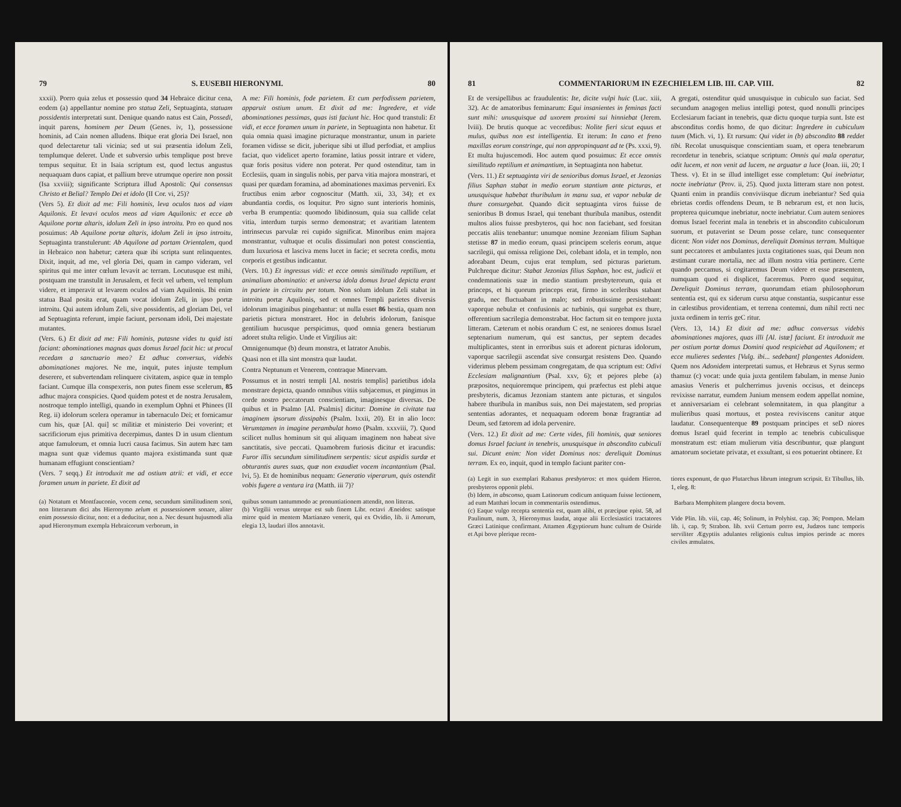79 S. EUSEBII HIERONYMI. 80
xxxii). Porro quia zelus et possessio quod 34 Hebraice dicitur cena, eodem (a) appellantur nomine pro statua Zeli, Septuaginta, statuam possidentis interpretati sunt. Denique quando natus est Cain, Possedi, inquit parens, hominem per Deum (Genes. iv, 1), possessione hominis, ad Cain nomen alludens. Ibique erat gloria Dei Israel, non quod delectaretur tali vicinia; sed ut sui præsentia idolum Zeli, templumque deleret. Unde et subversio urbis templique post breve tempus sequitur. Et in Isaia scriptum est, quod lectus angustus nequaquam duos capiat, et pallium breve utrumque operire non possit (Isa xxviii); significante Scriptura illud Apostoli: Qui consensus Christo et Belial? Templo Dei et idolo (II Cor. vi, 25)?
(Vers 5). Et dixit ad me: Fili hominis, leva oculos tuos ad viam Aquilonis. Et levavi oculos meos ad viam Aquilonis: et ecce ab Aquilone portæ altaris, idolum Zeli in ipso introitu. Pro eo quod nos posuimus: Ab Aquilone portæ altaris, idolum Zeli in ipso introitu, Septuaginta transtulerunt: Ab Aquilone ad portam Orientalem, quod in Hebraico non habetur; cætera quæ ibi scripta sunt relinquentes. Dixit, inquit, ad me, vel gloria Dei, quam in campo videram, vel spiritus qui me inter cœlum levavit ac terram. Locutusque est mihi, postquam me transtulit in Jerusalem, et fecit vel urbem, vel templum videre, et imperavit ut levarem oculos ad viam Aquilonis. Ibi enim statua Baal posita erat, quam vocat idolum Zeli, in ipso portæ introitu. Qui autem idolum Zeli, sive possidentis, ad gloriam Dei, vel ad Septuaginta referunt, impie faciunt, personam idoli, Dei majestate mutantes.
(Vers. 6.) Et dixit ad me: Fili hominis, putasne vides tu quid isti faciant: abominationes magnas quas domus Israel facit hic: ut procul recedam a sanctuario meo? Et adhuc conversus, videbis abominationes majores. Ne me, inquit, putes injuste templum deserere, et subvertendam relinquere civitatem, aspice quæ in templo faciant. Cumque illa conspexeris, non putes finem esse scelerum, 85 adhuc majora conspicies. Quod quidem potest et de nostra Jerusalem, nostroque templo intelligi, quando in exemplum Ophni et Phinees (II Reg. ii) idolorum scelera operamur in tabernaculo Dei; et fornicamur cum his, quæ [Al. qui] sc militiæ et ministerio Dei voverint; et sacrificiorum ejus primitiva decerpimus, dantes D in usum clientum atque famulorum, et omnia lucri causa facimus. Sin autem hæc tam magna sunt quæ videmus quanto majora existimanda sunt quæ humanam effugiunt conscientiam?
(Vers. 7 seqq.) Et introduxit me ad ostium atrii: et vidi, et ecce foramen unum in pariete. Et dixit ad
A me: Fili hominis, fode parietem. Et cum perfodissem parietem, apparuit ostium unum. Et dixit ad me: Ingredere, et vide abominationes pessimas, quas isti faciunt hic. Hoc quod transtuli: Et vidi, et ecce foramen unum in pariete, in Septuaginta non habetur. Et quia omnia quasi imagine picturaque monstrantur, unum in pariete foramen vidisse se dicit, juberique sibi ut illud perfodiat, et amplius faciat, quo videlicet aperto foramine, latius possit intrare et videre, quæ foris positus videre non poterat. Per quod ostenditur, tam in Ecclesiis, quam in singulis nobis, per parva vitia majora monstrari, et quasi per quædam foramina, ad abominationes maximas perveniri. Ex fructibus enim arbor cognoscitur (Matth. xii, 33, 34); et ex abundantia cordis, os loquitur. Pro signo sunt interioris hominis, verba B erumpentia: quomodo libidinosum, quia sua callide celat vitia, interdum turpis sermo demonstrat; et avaritiam latentem intrinsecus parvulæ rei cupido significat. Minoribus enim majora monstrantur, vultuque et oculis dissimulari non potest conscientia, dum luxuriosa et lasciva mens lucet in facie; et secreta cordis, motu corporis et gestibus indicantur.
(Vers. 10.) Et ingressus vidi: et ecce omnis similitudo reptilium, et animalium abominatio: et universa idola domus Israel depicta erant in pariete in circuitu per totum. Non solum idolum Zeli stabat in introitu portæ Aquilonis, sed et omnes Templi parietes diversis idolorum imaginibus pingebantur: ut nulla esset 86 bestia, quam non parietis pictura monstraret. Hoc in delubris idolorum, fanisque gentilium hucusque perspicimus, quod omnia genera bestiarum adoret stulta religio. Unde et Virgilius ait:
Omnigenumque (b) deum monstra, et latrator Anubis.
Quasi non et illa sint monstra quæ laudat.
Contra Neptunum et Venerem, contraque Minervam.
Possumus et in nostri templi [Al. nostris templis] parietibus idola monstrare depicta, quando omnibus vitiis subjacemus, et pingimus in corde nostro peccatorum conscientiam, imaginesque diversas. De quibus et in Psalmo [Al. Psalmis] dicitur: Domine in civitate tua imaginem ipsorum dissipabis (Psalm. lxxii, 20). Et in alio loco: Verumtamen in imagine perambulat homo (Psalm. xxxviii, 7). Quod scilicet nullus hominum sit qui aliquam imaginem non habeat sive sanctitatis, sive peccati. Quamobrem furiosis dicitur et iracundis: Furor illis secundum similitudinem serpentis: sicut aspidis surdæ et obturantis aures suas, quæ non exaudiet vocem incantantium (Psal. lvi, 5). Et de hominibus nequam: Generatio viperarum, quis ostendit vobis fugere a ventura ira (Matth. iii 7)?
(a) Notatum et Montfauconio, vocem cena, secundum similitudinem soni, non litterarum dici abs Hieronymo zelum et possessionem sonare, aliter enim possessio dicitur, non: et a deducitur, non a. Nec desunt hujusmodi alia apud Hieronymum exempla Hebraicorum verborum, in
quibus sonum tantummodo ac pronuntiationem attendit, non litteras.
(b) Virgilii versus uterque est sub finem Libr. octavi Æneidos: satisque miror quid in mentem Martianæo venerit, qui ex Ovidio, lib. ii Amorum, elegia 13, laudari illos annotavit.
81 COMMENTARIORUM IN EZECHIELEM LIB. III. CAP. VIII. 82
Et de versipellibus ac fraudulentis: Ite, dicite vulpi huic (Luc. xiii, 32). Ac de amatoribus feminarum: Equi insanientes in feminas facti sunt mihi: unusquisque ad uxorem proximi sui hinniebat (Jerem. lviii). De brutis quoque ac vecordibus: Nolite fieri sicut equus et mulus, quibus non est intelligentia. Et iterum: In cano et freno maxillas eorum constringe, qui non appropinquant ad te (Ps. xxxi, 9). Et multa hujuscemodi. Hoc autem quod posuimus: Et ecce omnis similitudo reptilium et animantium, in Septuaginta non habetur.
(Vers. 11.) Et septuaginta viri de senioribus domus Israel, et Jezonias filius Saphan stabat in medio eorum stantium ante picturas, et unusquisque habebat thuribulum in manu sua, et vapor nebulæ de thure consurgebat. Quando dicit septuaginta viros fuisse de senioribus B domus Israel, qui tenebant thuribula manibus, ostendit multos alios fuisse presbyteros, qui hoc non faciebant, sed forsitan peccatis aliis tenebantur: unumque nomine Jezoniam filium Saphan stetisse 87 in medio eorum, quasi principem sceleris eorum, atque sacrilegii, qui omissa religione Dei, colebant idola, et in templo, non adorabant Deum, cujus erat templum, sed picturas parietum. Pulchreque dicitur: Stabat Jezonias filius Saphan, hoc est, judicii et condemnationis suæ in medio stantium presbyterorum, quia et princeps, et hi quorum princeps erat, firmo in sceleribus stabant gradu, nec fluctuabant in malo; sed robustissime persistebant: vaporque nebulæ et confusionis ac turbinis, qui surgebat ex thure, offerentium sacrilegia demonstrabat. Hoc factum sit eo tempore juxta litteram. Cæterum et nobis orandum C est, ne seniores domus Israel septenarium numerum, qui est sanctus, per septem decades multiplicantes, stent in erroribus suis et adorent picturas idolorum, vaporque sacrilegii ascendat sive consurgat resistens Deo. Quando viderimus plebem pessimam congregatam, de qua scriptum est: Odivi Ecclesiam malignantium (Psal. xxv, 6); et pejores plebe (a) præpositos, nequioremque principem, qui præfectus est plebi atque presbyteris, dicamus Jezoniam stantem ante picturas, et singulos habere thuribula in manibus suis, non Dei majestatem, sed proprias sententias adorantes, et nequaquam odorem bonæ fragrantiæ ad Deum, sed fætorem ad idola pervenire.
(Vers. 12.) Et dixit ad me: Certe vides, fili hominis, quæ seniores domus Israel faciunt in tenebris, unusquisque in abscondito cubiculi sui. Dicunt enim: Non videt Dominus nos: dereliquit Dominus terram. Ex eo, inquit, quod in templo faciunt pariter con-
A gregati, ostenditur quid unusquisque in cubiculo suo faciat. Sed secundum anagogen melius intelligi potest, quod nonulli principes Ecclesiarum faciant in tenebris, quæ dictu quoque turpia sunt. Iste est absconditus cordis homo, de quo dicitur: Ingredere in cubiculum tuum (Mich. vi, 1). Et rursum: Qui videt in (b) abscondito 88 reddet tibi. Recolat unusquisque conscientiam suam, et opera tenebrarum recordetur in tenebris, sciatque scriptum: Omnis qui mala operatur, odit lucem, et non venit ad lucem, ne arguatur a luce (Joan. iii, 20; I Thess. v). Et in se illud intelliget esse completum: Qui inebriatur, nocte inebriatur (Prov. ii, 25). Quod juxta litteram stare non potest. Quanti enim in prandiis conviviisque dicrum inebriantur? Sed quia ebrietas cordis offendens Deum, te B nebrarum est, et non lucis, propterea quicumque inebriatur, nocte inebriatur. Cum autem seniores domus Israel fecerint mala in tenebris et in abscondito cubiculorum suorum, et putaverint se Deum posse celare, tunc consequenter dicent: Non videt nos Dominus, dereliquit Dominus terram. Multique sunt peccatores et ambulantes juxta cogitationes suas, qui Deum non æstimant curare mortalia, nec ad illum nostra vitia pertinere. Certe quando peccamus, si cogitaremus Deum videre et esse præsentem, numquam quod ei displicet, faceremus. Porro quod sequitur, Dereliquit Dominus terram, quorumdam etiam philosophorum sententia est, qui ex siderum cursu atque constantia, suspicantur esse in cælestibus providentiam, et terrena contemni, dum nihil recti nec juxta ordinem in terris geC ritur.
(Vers. 13, 14.) Et dixit ad me: adhuc conversus videbis abominationes majores, quas illi [Al. istæ] faciunt. Et introduxit me per ostium portæ domus Domini quod respiciebat ad Aquilonem; et ecce mulieres sedentes [Vulg. ibi... sedebant] plangentes Adonidem. Quem nos Adonidem interpretati sumus, et Hebræus et Syrus sermo thamuz (c) vocat: unde quia juxta gentilem fabulam, in mense Junio amasius Veneris et pulcherrimus juvenis occisus, et deinceps revixisse narratur, eumdem Junium mensem eodem appellat nomine, et anniversariam ei celebrant solemnitatem, in qua plangitur a mulieribus quasi mortuus, et postea reviviscens canitur atque laudatur. Consequenterque 89 postquam principes et seD niores domus Israel quid fecerint in templo ac tenebris cubiculisque monstratum est: etiam mulierum vitia describuntur, quæ plangunt amatorum societate privatæ, et exsultant, si eos potuerint obtinere. Et
(a) Legit in suo exemplari Rabanus presbyteros: et mox quidem Hieron. presbyteros opponit plebi.
(b) Idem, in absconso, quam Latinorum codicum antiquam fuisse lectionem, ad eum Matthæi locum in commentariis ostendimus.
(c) Eaque vulgo recepta sententia est, quam alibi, et præcipue epist. 58, ad Paulinum, num. 3, Hieronymus laudat, atque alii Ecclesiastici tractatores Græci Latinique confirmant. Attamen Ægyptiorum hunc cultum de Osiride et Api bove plerique recen-
tiores exponunt, de quo Plutarchus librum integrum scripsit. Et Tibullus, lib. 1, eleg. 8:
Barbara Memphitem plangere docta bovem.
Vide Plin. lib. viii, cap. 46; Solinum, in Polyhist. cap. 36; Pompon. Melam lib. i, cap. 9; Strabon. lib. xvii Certum porro est, Judæos tunc temporis serviliter Ægyptiis adulantes religionis cultus impios perinde ac mores civiles æmulatos.